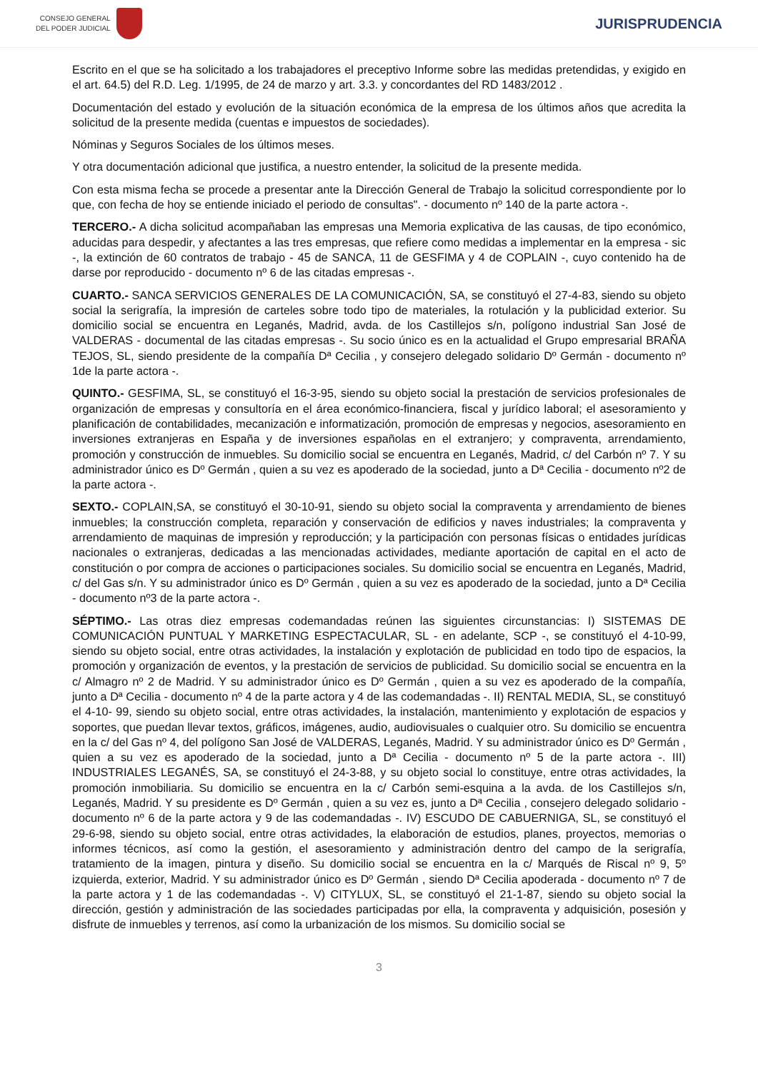CONSEJO GENERAL
DEL PODER JUDICIAL
JURISPRUDENCIA
Escrito en el que se ha solicitado a los trabajadores el preceptivo Informe sobre las medidas pretendidas, y exigido en el art. 64.5) del R.D. Leg. 1/1995, de 24 de marzo y art. 3.3. y concordantes del RD 1483/2012 .
Documentación del estado y evolución de la situación económica de la empresa de los últimos años que acredita la solicitud de la presente medida (cuentas e impuestos de sociedades).
Nóminas y Seguros Sociales de los últimos meses.
Y otra documentación adicional que justifica, a nuestro entender, la solicitud de la presente medida.
Con esta misma fecha se procede a presentar ante la Dirección General de Trabajo la solicitud correspondiente por lo que, con fecha de hoy se entiende iniciado el periodo de consultas". - documento nº 140 de la parte actora -.
TERCERO.- A dicha solicitud acompañaban las empresas una Memoria explicativa de las causas, de tipo económico, aducidas para despedir, y afectantes a las tres empresas, que refiere como medidas a implementar en la empresa - sic -, la extinción de 60 contratos de trabajo - 45 de SANCA, 11 de GESFIMA y 4 de COPLAIN -, cuyo contenido ha de darse por reproducido - documento nº 6 de las citadas empresas -.
CUARTO.- SANCA SERVICIOS GENERALES DE LA COMUNICACIÓN, SA, se constituyó el 27-4-83, siendo su objeto social la serigrafía, la impresión de carteles sobre todo tipo de materiales, la rotulación y la publicidad exterior. Su domicilio social se encuentra en Leganés, Madrid, avda. de los Castillejos s/n, polígono industrial San José de VALDERAS - documental de las citadas empresas -. Su socio único es en la actualidad el Grupo empresarial BRAÑA TEJOS, SL, siendo presidente de la compañía Dª Cecilia , y consejero delegado solidario Dº Germán - documento nº 1de la parte actora -.
QUINTO.- GESFIMA, SL, se constituyó el 16-3-95, siendo su objeto social la prestación de servicios profesionales de organización de empresas y consultoría en el área económico-financiera, fiscal y jurídico laboral; el asesoramiento y planificación de contabilidades, mecanización e informatización, promoción de empresas y negocios, asesoramiento en inversiones extranjeras en España y de inversiones españolas en el extranjero; y compraventa, arrendamiento, promoción y construcción de inmuebles. Su domicilio social se encuentra en Leganés, Madrid, c/ del Carbón nº 7. Y su administrador único es Dº Germán , quien a su vez es apoderado de la sociedad, junto a Dª Cecilia - documento nº2 de la parte actora -.
SEXTO.- COPLAIN,SA, se constituyó el 30-10-91, siendo su objeto social la compraventa y arrendamiento de bienes inmuebles; la construcción completa, reparación y conservación de edificios y naves industriales; la compraventa y arrendamiento de maquinas de impresión y reproducción; y la participación con personas físicas o entidades jurídicas nacionales o extranjeras, dedicadas a las mencionadas actividades, mediante aportación de capital en el acto de constitución o por compra de acciones o participaciones sociales. Su domicilio social se encuentra en Leganés, Madrid, c/ del Gas s/n. Y su administrador único es Dº Germán , quien a su vez es apoderado de la sociedad, junto a Dª Cecilia - documento nº3 de la parte actora -.
SÉPTIMO.- Las otras diez empresas codemandadas reúnen las siguientes circunstancias: I) SISTEMAS DE COMUNICACIÓN PUNTUAL Y MARKETING ESPECTACULAR, SL - en adelante, SCP -, se constituyó el 4-10-99, siendo su objeto social, entre otras actividades, la instalación y explotación de publicidad en todo tipo de espacios, la promoción y organización de eventos, y la prestación de servicios de publicidad. Su domicilio social se encuentra en la c/ Almagro nº 2 de Madrid. Y su administrador único es Dº Germán , quien a su vez es apoderado de la compañía, junto a Dª Cecilia - documento nº 4 de la parte actora y 4 de las codemandadas -. II) RENTAL MEDIA, SL, se constituyó el 4-10- 99, siendo su objeto social, entre otras actividades, la instalación, mantenimiento y explotación de espacios y soportes, que puedan llevar textos, gráficos, imágenes, audio, audiovisuales o cualquier otro. Su domicilio se encuentra en la c/ del Gas nº 4, del polígono San José de VALDERAS, Leganés, Madrid. Y su administrador único es Dº Germán , quien a su vez es apoderado de la sociedad, junto a Dª Cecilia - documento nº 5 de la parte actora -. III) INDUSTRIALES LEGANÉS, SA, se constituyó el 24-3-88, y su objeto social lo constituye, entre otras actividades, la promoción inmobiliaria. Su domicilio se encuentra en la c/ Carbón semi-esquina a la avda. de los Castillejos s/n, Leganés, Madrid. Y su presidente es Dº Germán , quien a su vez es, junto a Dª Cecilia , consejero delegado solidario - documento nº 6 de la parte actora y 9 de las codemandadas -. IV) ESCUDO DE CABUERNIGA, SL, se constituyó el 29-6-98, siendo su objeto social, entre otras actividades, la elaboración de estudios, planes, proyectos, memorias o informes técnicos, así como la gestión, el asesoramiento y administración dentro del campo de la serigrafía, tratamiento de la imagen, pintura y diseño. Su domicilio social se encuentra en la c/ Marqués de Riscal nº 9, 5º izquierda, exterior, Madrid. Y su administrador único es Dº Germán , siendo Dª Cecilia apoderada - documento nº 7 de la parte actora y 1 de las codemandadas -. V) CITYLUX, SL, se constituyó el 21-1-87, siendo su objeto social la dirección, gestión y administración de las sociedades participadas por ella, la compraventa y adquisición, posesión y disfrute de inmuebles y terrenos, así como la urbanización de los mismos. Su domicilio social se
3